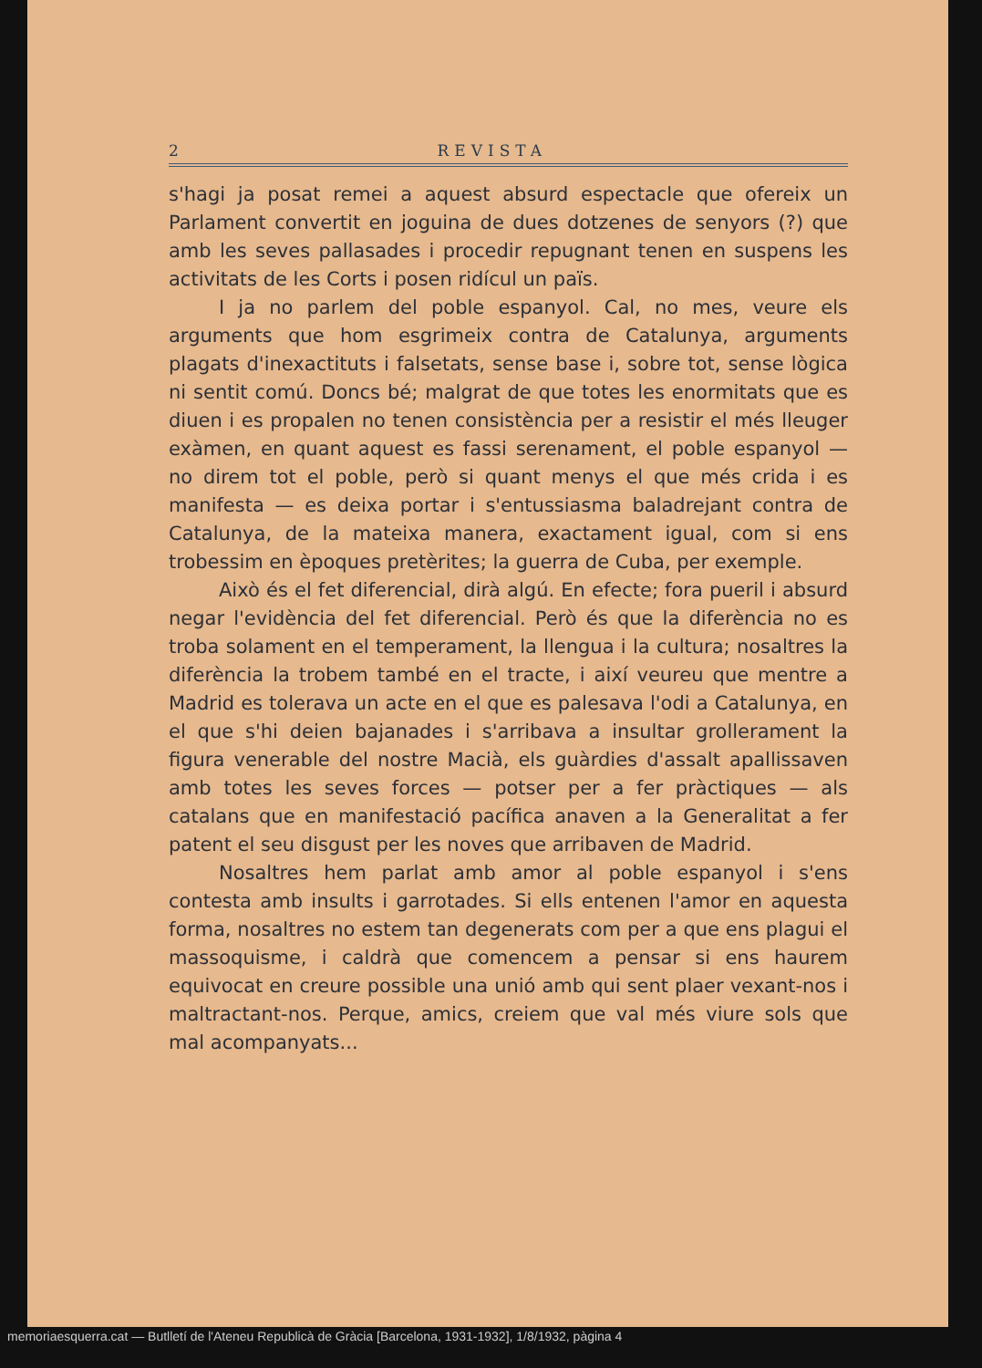2 REVISTA
s'hagi ja posat remei a aquest absurd espectacle que ofereix un Parlament convertit en joguina de dues dotzenes de senyors (?) que amb les seves pallasades i procedir repugnant tenen en suspens les activitats de les Corts i posen ridícul un païs.
I ja no parlem del poble espanyol. Cal, no mes, veure els arguments que hom esgrimeix contra de Catalunya, arguments plagats d'inexactituts i falsetats, sense base i, sobre tot, sense lògica ni sentit comú. Doncs bé; malgrat de que totes les enormitats que es diuen i es propalen no tenen consistència per a resistir el més lleuger exàmen, en quant aquest es fassi serenament, el poble espanyol — no direm tot el poble, però si quant menys el que més crida i es manifesta — es deixa portar i s'entussiasma baladrejant contra de Catalunya, de la mateixa manera, exactament igual, com si ens trobessim en èpoques pretèrites; la guerra de Cuba, per exemple.
Això és el fet diferencial, dirà algú. En efecte; fora pueril i absurd negar l'evidència del fet diferencial. Però és que la diferència no es troba solament en el temperament, la llengua i la cultura; nosaltres la diferència la trobem també en el tracte, i així veureu que mentre a Madrid es tolerava un acte en el que es palesava l'odi a Catalunya, en el que s'hi deien bajanades i s'arribava a insultar grollerament la figura venerable del nostre Macià, els guàrdies d'assalt apallissaven amb totes les seves forces — potser per a fer pràctiques — als catalans que en manifestació pacífica anaven a la Generalitat a fer patent el seu disgust per les noves que arribaven de Madrid.
Nosaltres hem parlat amb amor al poble espanyol i s'ens contesta amb insults i garrotades. Si ells entenen l'amor en aquesta forma, nosaltres no estem tan degenerats com per a que ens plagui el massoquisme, i caldrà que comencem a pensar si ens haurem equivocat en creure possible una unió amb qui sent plaer vexant-nos i maltractant-nos. Perque, amics, creiem que val més viure sols que mal acompanyats...
memoriaesquerra.cat — Butlletí de l'Ateneu Republicà de Gràcia [Barcelona, 1931-1932], 1/8/1932, pàgina 4